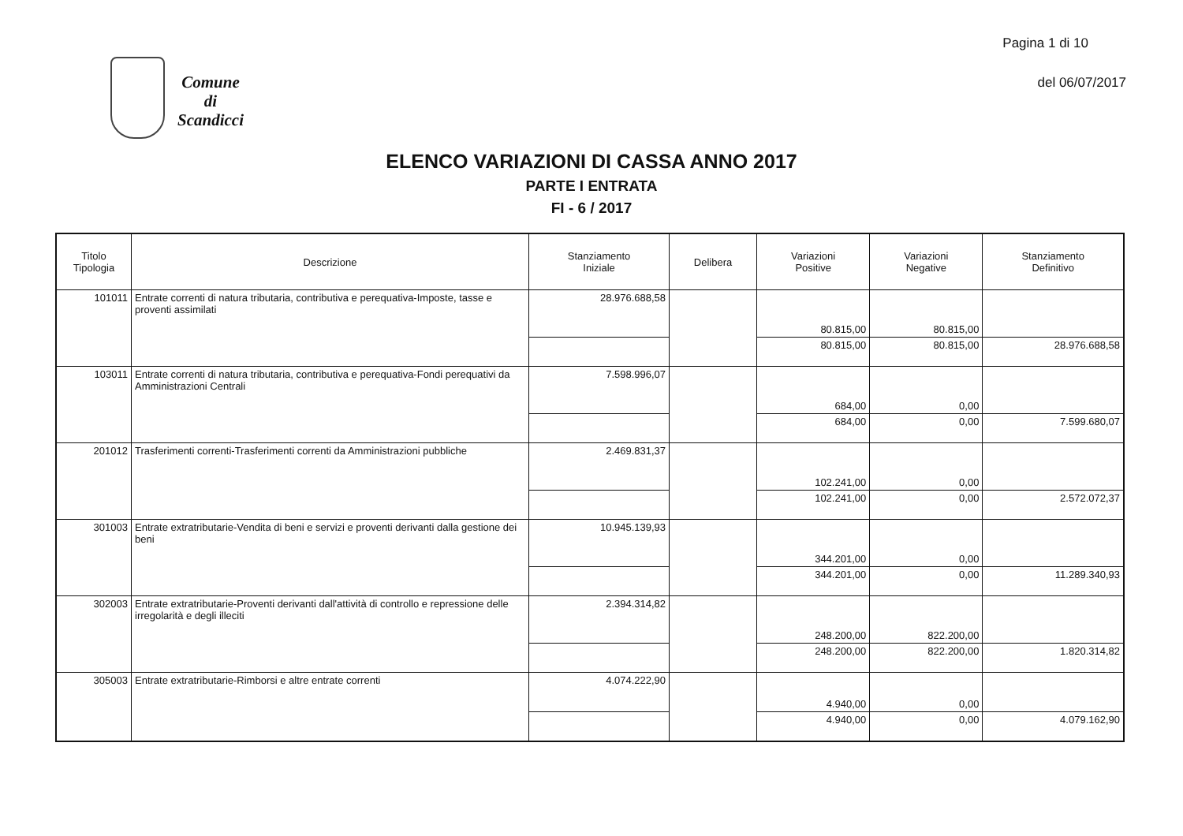Pagina 1 di 10
Comune
di
Scandicci
del 06/07/2017
ELENCO VARIAZIONI DI CASSA ANNO 2017
PARTE I ENTRATA
FI - 6 / 2017
| Titolo Tipologia | Descrizione | Stanziamento Iniziale | Delibera | Variazioni Positive | Variazioni Negative | Stanziamento Definitivo |
| --- | --- | --- | --- | --- | --- | --- |
| 101011 | Entrate correnti di natura tributaria, contributiva e perequativa-Imposte, tasse e proventi assimilati | 28.976.688,58 | | 80.815,00 | 80.815,00 | |
| | | | | 80.815,00 | 80.815,00 | 28.976.688,58 |
| 103011 | Entrate correnti di natura tributaria, contributiva e perequativa-Fondi perequativi da Amministrazioni Centrali | 7.598.996,07 | | 684,00 | 0,00 | |
| | | | | 684,00 | 0,00 | 7.599.680,07 |
| 201012 | Trasferimenti correnti-Trasferimenti correnti da Amministrazioni pubbliche | 2.469.831,37 | | 102.241,00 | 0,00 | |
| | | | | 102.241,00 | 0,00 | 2.572.072,37 |
| 301003 | Entrate extratributarie-Vendita di beni e servizi e proventi derivanti dalla gestione dei beni | 10.945.139,93 | | 344.201,00 | 0,00 | |
| | | | | 344.201,00 | 0,00 | 11.289.340,93 |
| 302003 | Entrate extratributarie-Proventi derivanti dall'attività di controllo e repressione delle irregolarità e degli illeciti | 2.394.314,82 | | 248.200,00 | 822.200,00 | |
| | | | | 248.200,00 | 822.200,00 | 1.820.314,82 |
| 305003 | Entrate extratributarie-Rimborsi e altre entrate correnti | 4.074.222,90 | | 4.940,00 | 0,00 | |
| | | | | 4.940,00 | 0,00 | 4.079.162,90 |